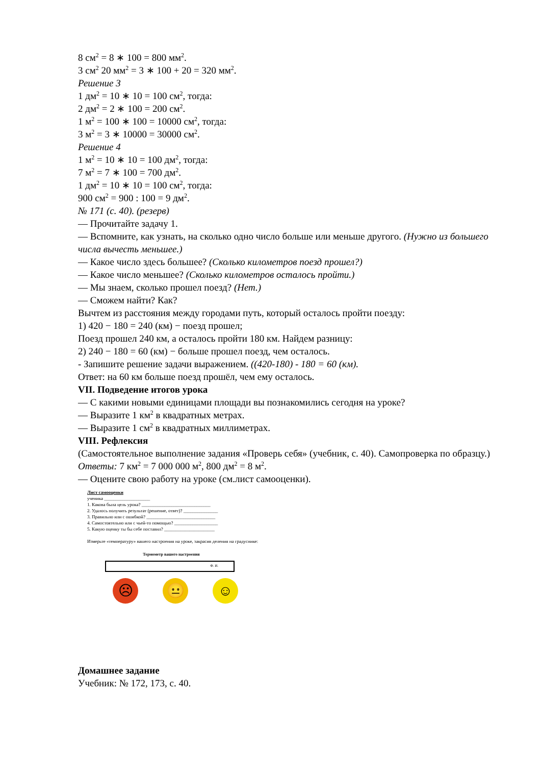8 см<sup>2</sup> = 8 ∗ 100 = 800 мм<sup>2</sup>.
3 см<sup>2</sup> 20 мм<sup>2</sup> = 3 ∗ 100 + 20 = 320 мм<sup>2</sup>.
Решение 3
1 дм<sup>2</sup> = 10 ∗ 10 = 100 см<sup>2</sup>, тогда:
2 дм<sup>2</sup> = 2 ∗ 100 = 200 см<sup>2</sup>.
1 м<sup>2</sup> = 100 ∗ 100 = 10000 см<sup>2</sup>, тогда:
3 м<sup>2</sup> = 3 ∗ 10000 = 30000 см<sup>2</sup>.
Решение 4
1 м<sup>2</sup> = 10 ∗ 10 = 100 дм<sup>2</sup>, тогда:
7 м<sup>2</sup> = 7 ∗ 100 = 700 дм<sup>2</sup>.
1 дм<sup>2</sup> = 10 ∗ 10 = 100 см<sup>2</sup>, тогда:
900 см<sup>2</sup> = 900 : 100 = 9 дм<sup>2</sup>.
№ 171 (с. 40). (резерв)
— Прочитайте задачу 1.
— Вспомните, как узнать, на сколько одно число больше или меньше другого. (Нужно из большего числа вычесть меньшее.)
— Какое число здесь большее? (Сколько километров поезд прошел?)
— Какое число меньшее? (Сколько километров осталось пройти.)
— Мы знаем, сколько прошел поезд? (Нет.)
— Сможем найти? Как?
Вычтем из расстояния между городами путь, который осталось пройти поезду:
1) 420 − 180 = 240 (км) − поезд прошел;
Поезд прошел 240 км, а осталось пройти 180 км. Найдем разницу:
2) 240 − 180 = 60 (км) − больше прошел поезд, чем осталось.
- Запишите решение задачи выражением. ((420-180) - 180 = 60 (км).
Ответ: на 60 км больше поезд прошёл, чем ему осталось.
VII. Подведение итогов урока
— С какими новыми единицами площади вы познакомились сегодня на уроке?
— Выразите 1 км<sup>2</sup> в квадратных метрах.
— Выразите 1 см<sup>2</sup> в квадратных миллиметрах.
VIII. Рефлексия
(Самостоятельное выполнение задания «Проверь себя» (учебник, с. 40). Самопроверка по образцу.)
Ответы: 7 км<sup>2</sup> = 7 000 000 м<sup>2</sup>, 800 дм<sup>2</sup> = 8 м<sup>2</sup>.
— Оцените свою работу на уроке (см.лист самооценки).
Лист самооценки
ученика ____________________
1. Какова была цель урока? ______________________________
2. Удалось получить результат (решение, ответ)? _______________
3. Правильно или с ошибкой? ______________________________
4. Самостоятельно или с чьей-то помощью? ___________________
5. Какую оценку ты бы себе поставил? ______________________
Измерьте «температуру» вашего настроения на уроке, закрасив деления на градуснике:
Термометр вашего настроения
Ф. И.
☹ 😐 ☺
Домашнее задание
Учебник: № 172, 173, с. 40.